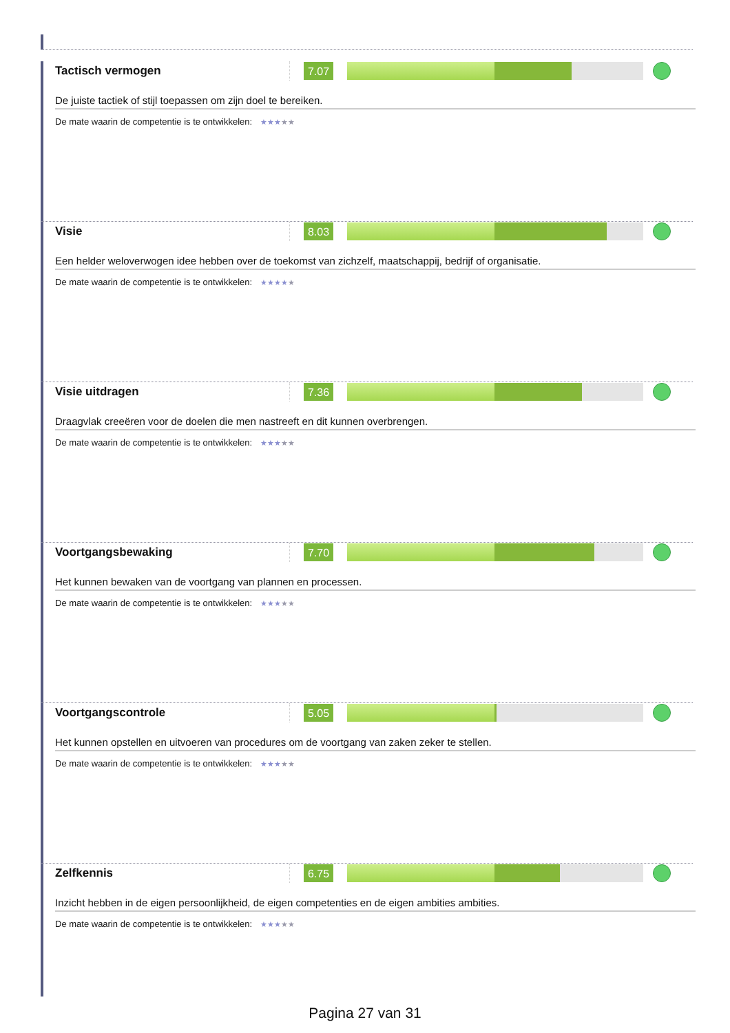Tactisch vermogen
7.07
De juiste tactiek of stijl toepassen om zijn doel te bereiken.
De mate waarin de competentie is te ontwikkelen: ★★★★★
Visie
8.03
Een helder weloverwogen idee hebben over de toekomst van zichzelf, maatschappij, bedrijf of organisatie.
De mate waarin de competentie is te ontwikkelen: ★★★★★
Visie uitdragen
7.36
Draagvlak creeëren voor de doelen die men nastreeft en dit kunnen overbrengen.
De mate waarin de competentie is te ontwikkelen: ★★★★★
Voortgangsbewaking
7.70
Het kunnen bewaken van de voortgang van plannen en processen.
De mate waarin de competentie is te ontwikkelen: ★★★★★
Voortgangscontrole
5.05
Het kunnen opstellen en uitvoeren van procedures om de voortgang van zaken zeker te stellen.
De mate waarin de competentie is te ontwikkelen: ★★★★★
Zelfkennis
6.75
Inzicht hebben in de eigen persoonlijkheid, de eigen competenties en de eigen ambities ambities.
De mate waarin de competentie is te ontwikkelen: ★★★★★
Pagina 27 van 31